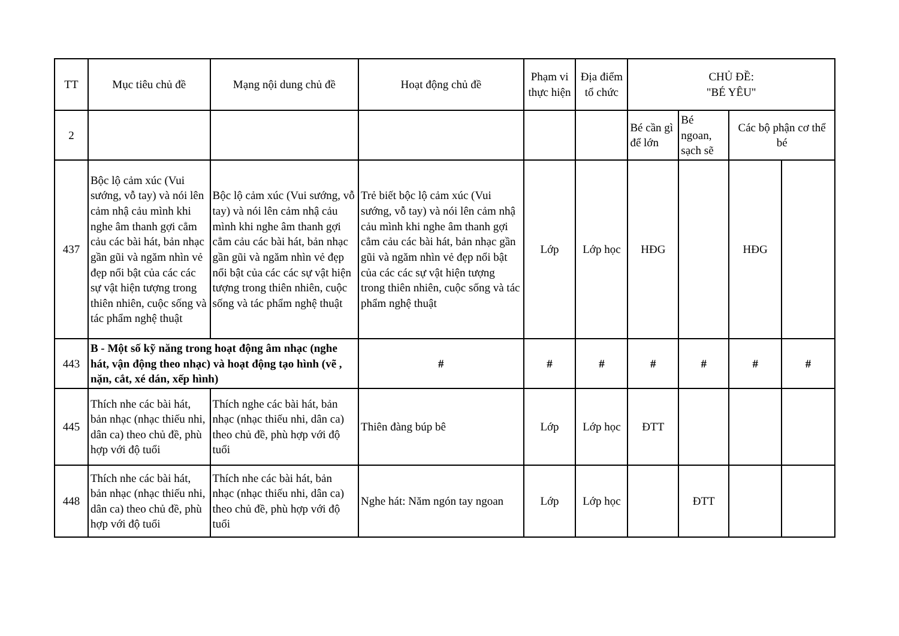| TT | Mục tiêu chủ đề | Mạng nội dung chủ đề | Hoạt động chủ đề | Phạm vi thực hiện | Địa điểm tổ chức | CHỦ ĐỀ: "BÉ YÊU" | | | |
| --- | --- | --- | --- | --- | --- | --- | --- | --- | --- |
| 2 | | | | | | Bé cần gì để lớn | Bé ngoan, sạch sẽ | Các bộ phận cơ thể bé | |
| 437 | Bộc lộ cảm xúc (Vui sướng, vỗ tay) và nói lên cảm nhậ cảu mình khi nghe âm thanh gợi cẳm cảu các bài hát, bản nhạc gần gũi và ngăm nhìn vẻ đẹp nổi bật của các các sự vật hiện tượng trong thiên nhiên, cuộc sống và tác phẩm nghệ thuật | Bộc lộ cảm xúc (Vui sướng, vỗ tay) và nói lên cảm nhậ cảu mình khi nghe âm thanh gợi cẳm cảu các bài hát, bản nhạc gần gũi và ngăm nhìn vẻ đẹp nổi bật của các các sự vật hiện tượng trong thiên nhiên, cuộc sống và tác phẩm nghệ thuật | Trẻ biết bộc lộ cảm xúc (Vui sướng, vỗ tay) và nói lên cảm nhậ cảu mình khi nghe âm thanh gợi cẳm cảu các bài hát, bản nhạc gần gũi và ngăm nhìn vẻ đẹp nổi bật của các các sự vật hiện tượng trong thiên nhiên, cuộc sống và tác phẩm nghệ thuật | Lớp | Lớp học | HĐG | | HĐG | |
| 443 | B - Một số kỹ năng trong hoạt động âm nhạc (nghe hát, vận động theo nhạc) và hoạt động tạo hình (vẽ , nặn, cắt, xé dán, xếp hình) | | # | # | # | # | # | # | # |
| 445 | Thích nhe các bài hát, bản nhạc (nhạc thiếu nhi, dân ca) theo chủ đề, phù hợp với độ tuổi | Thích nghe các bài hát, bản nhạc (nhạc thiếu nhi, dân ca) theo chủ đề, phù hợp với độ tuổi | Thiên đàng búp bê | Lớp | Lớp học | ĐTT | | | |
| 448 | Thích nhe các bài hát, bản nhạc (nhạc thiếu nhi, dân ca) theo chủ đề, phù hợp với độ tuổi | Thích nhe các bài hát, bản nhạc (nhạc thiếu nhi, dân ca) theo chủ đề, phù hợp với độ tuổi | Nghe hát: Năm ngón tay ngoan | Lớp | Lớp học | | ĐTT | | |